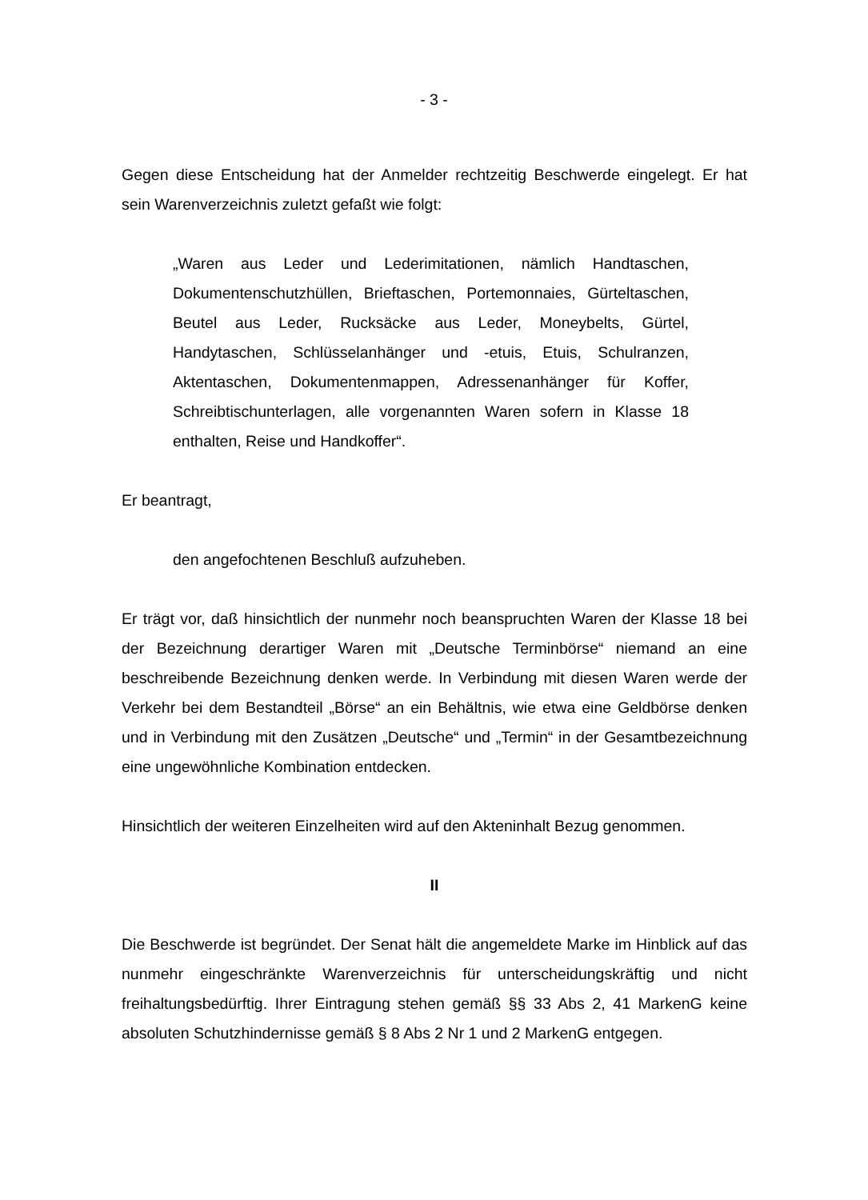- 3 -
Gegen diese Entscheidung hat der Anmelder rechtzeitig Beschwerde eingelegt. Er hat sein Warenverzeichnis zuletzt gefaßt wie folgt:
„Waren aus Leder und Lederimitationen, nämlich Handtaschen, Dokumentenschutzhüllen, Brieftaschen, Portemonnaies, Gürteltaschen, Beutel aus Leder, Rucksäcke aus Leder, Moneybelts, Gürtel, Handytaschen, Schlüsselanhänger und -etuis, Etuis, Schulranzen, Aktentaschen, Dokumentenmappen, Adressenanhänger für Koffer, Schreibtischunterlagen, alle vorgenannten Waren sofern in Klasse 18 enthalten, Reise und Handkoffer“.
Er beantragt,
den angefochtenen Beschluß aufzuheben.
Er trägt vor, daß hinsichtlich der nunmehr noch beanspruchten Waren der Klasse 18 bei der Bezeichnung derartiger Waren mit „Deutsche Terminbörse“ niemand an eine beschreibende Bezeichnung denken werde. In Verbindung mit diesen Waren werde der Verkehr bei dem Bestandteil „Börse“ an ein Behältnis, wie etwa eine Geldbörse denken und in Verbindung mit den Zusätzen „Deutsche“ und „Termin“ in der Gesamtbezeichnung eine ungewöhnliche Kombination entdecken.
Hinsichtlich der weiteren Einzelheiten wird auf den Akteninhalt Bezug genommen.
II
Die Beschwerde ist begründet. Der Senat hält die angemeldete Marke im Hinblick auf das nunmehr eingeschränkte Warenverzeichnis für unterscheidungskräftig und nicht freihaltungsbedürftig. Ihrer Eintragung stehen gemäß §§ 33 Abs 2, 41 MarkenG keine absoluten Schutzhindernisse gemäß § 8 Abs 2 Nr 1 und 2 MarkenG entgegen.